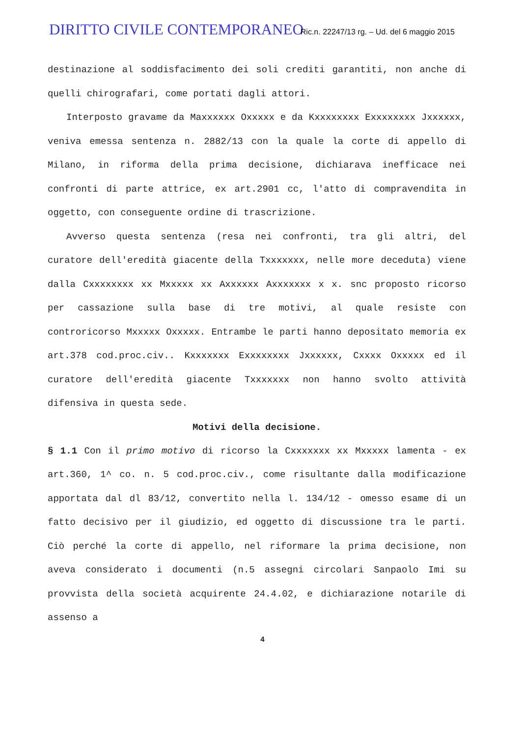DIRITTO CIVILE CONTEMPORANEO Ric.n. 22247/13 rg. – Ud. del 6 maggio 2015
destinazione al soddisfacimento dei soli crediti garantiti, non anche di quelli chirografari, come portati dagli attori.
Interposto gravame da Maxxxxxx Oxxxxx e da Kxxxxxxxx Exxxxxxxx Jxxxxxx, veniva emessa sentenza n. 2882/13 con la quale la corte di appello di Milano, in riforma della prima decisione, dichiarava inefficace nei confronti di parte attrice, ex art.2901 cc, l'atto di compravendita in oggetto, con conseguente ordine di trascrizione.
Avverso questa sentenza (resa nei confronti, tra gli altri, del curatore dell'eredità giacente della Txxxxxxx, nelle more deceduta) viene dalla Cxxxxxxxx xx Mxxxxx xx Axxxxxx Axxxxxxx x x. snc proposto ricorso per cassazione sulla base di tre motivi, al quale resiste con controricorso Mxxxxx Oxxxxx. Entrambe le parti hanno depositato memoria ex art.378 cod.proc.civ.. Kxxxxxxx Exxxxxxxx Jxxxxxx, Cxxxx Oxxxxx ed il curatore dell'eredità giacente Txxxxxxx non hanno svolto attività difensiva in questa sede.
Motivi della decisione.
§ 1.1 Con il primo motivo di ricorso la Cxxxxxxx xx Mxxxxx lamenta - ex art.360, 1^ co. n. 5 cod.proc.civ., come risultante dalla modificazione apportata dal dl 83/12, convertito nella l. 134/12 - omesso esame di un fatto decisivo per il giudizio, ed oggetto di discussione tra le parti. Ciò perché la corte di appello, nel riformare la prima decisione, non aveva considerato i documenti (n.5 assegni circolari Sanpaolo Imi su provvista della società acquirente 24.4.02, e dichiarazione notarile di assenso a
4